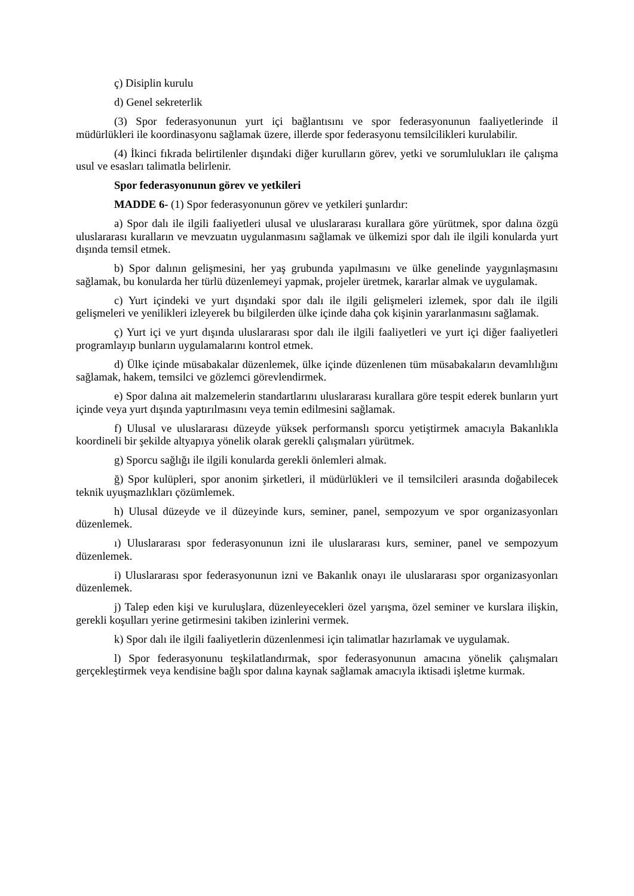ç) Disiplin kurulu
d) Genel sekreterlik
(3) Spor federasyonunun yurt içi bağlantısını ve spor federasyonunun faaliyetlerinde il müdürlükleri ile koordinasyonu sağlamak üzere, illerde spor federasyonu temsilcilikleri kurulabilir.
(4) İkinci fıkrada belirtilenler dışındaki diğer kurulların görev, yetki ve sorumlulukları ile çalışma usul ve esasları talimatla belirlenir.
Spor federasyonunun görev ve yetkileri
MADDE 6- (1) Spor federasyonunun görev ve yetkileri şunlardır:
a) Spor dalı ile ilgili faaliyetleri ulusal ve uluslararası kurallara göre yürütmek, spor dalına özgü uluslararası kuralların ve mevzuatın uygulanmasını sağlamak ve ülkemizi spor dalı ile ilgili konularda yurt dışında temsil etmek.
b) Spor dalının gelişmesini, her yaş grubunda yapılmasını ve ülke genelinde yaygınlaşmasını sağlamak, bu konularda her türlü düzenlemeyi yapmak, projeler üretmek, kararlar almak ve uygulamak.
c) Yurt içindeki ve yurt dışındaki spor dalı ile ilgili gelişmeleri izlemek, spor dalı ile ilgili gelişmeleri ve yenilikleri izleyerek bu bilgilerden ülke içinde daha çok kişinin yararlanmasını sağlamak.
ç) Yurt içi ve yurt dışında uluslararası spor dalı ile ilgili faaliyetleri ve yurt içi diğer faaliyetleri programlayıp bunların uygulamalarını kontrol etmek.
d) Ülke içinde müsabakalar düzenlemek, ülke içinde düzenlenen tüm müsabakaların devamlılığını sağlamak, hakem, temsilci ve gözlemci görevlendirmek.
e) Spor dalına ait malzemelerin standartlarını uluslararası kurallara göre tespit ederek bunların yurt içinde veya yurt dışında yaptırılmasını veya temin edilmesini sağlamak.
f) Ulusal ve uluslararası düzeyde yüksek performanslı sporcu yetiştirmek amacıyla Bakanlıkla koordineli bir şekilde altyapıya yönelik olarak gerekli çalışmaları yürütmek.
g) Sporcu sağlığı ile ilgili konularda gerekli önlemleri almak.
ğ) Spor kulüpleri, spor anonim şirketleri, il müdürlükleri ve il temsilcileri arasında doğabilecek teknik uyuşmazlıkları çözümlemek.
h) Ulusal düzeyde ve il düzeyinde kurs, seminer, panel, sempozyum ve spor organizasyonları düzenlemek.
ı) Uluslararası spor federasyonunun izni ile uluslararası kurs, seminer, panel ve sempozyum düzenlemek.
i) Uluslararası spor federasyonunun izni ve Bakanlık onayı ile uluslararası spor organizasyonları düzenlemek.
j) Talep eden kişi ve kuruluşlara, düzenleyecekleri özel yarışma, özel seminer ve kurslara ilişkin, gerekli koşulları yerine getirmesini takiben izinlerini vermek.
k) Spor dalı ile ilgili faaliyetlerin düzenlenmesi için talimatlar hazırlamak ve uygulamak.
l) Spor federasyonunu teşkilatlandırmak, spor federasyonunun amacına yönelik çalışmaları gerçekleştirmek veya kendisine bağlı spor dalına kaynak sağlamak amacıyla iktisadi işletme kurmak.